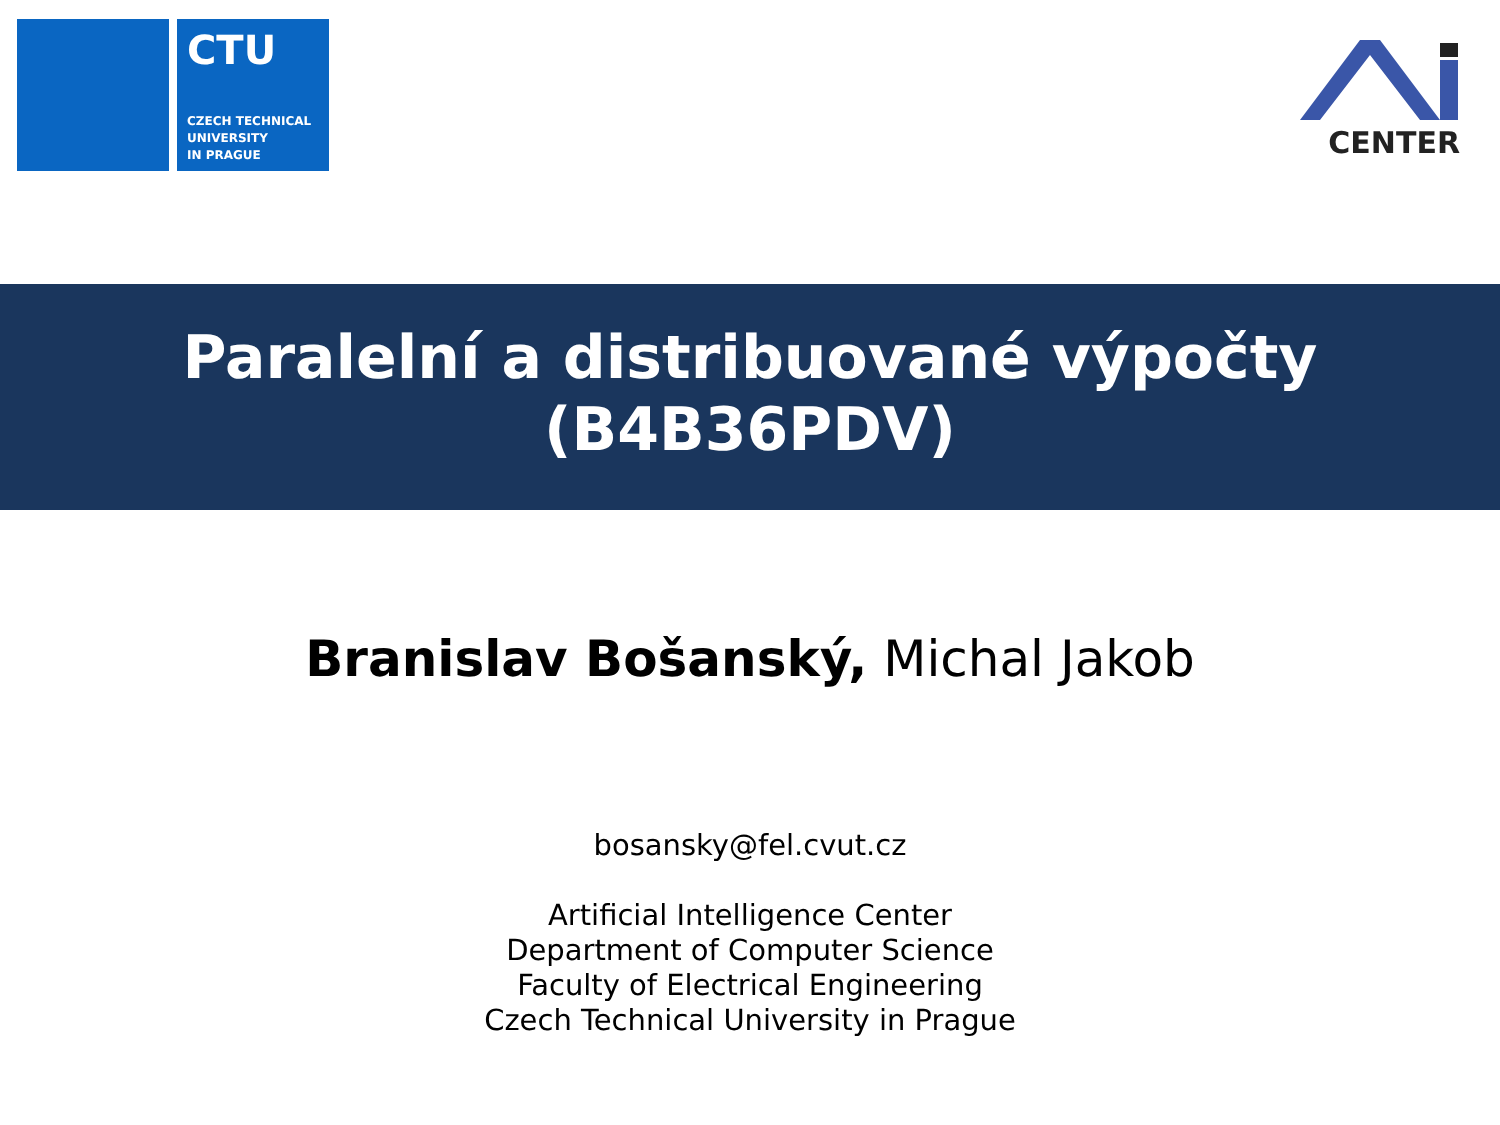CTU
CZECH TECHNICAL
UNIVERSITY
IN PRAGUE
CENTER
Paralelní a distribuované výpočty
(B4B36PDV)
Branislav Bošanský, Michal Jakob
bosansky@fel.cvut.cz
Artificial Intelligence Center
Department of Computer Science
Faculty of Electrical Engineering
Czech Technical University in Prague